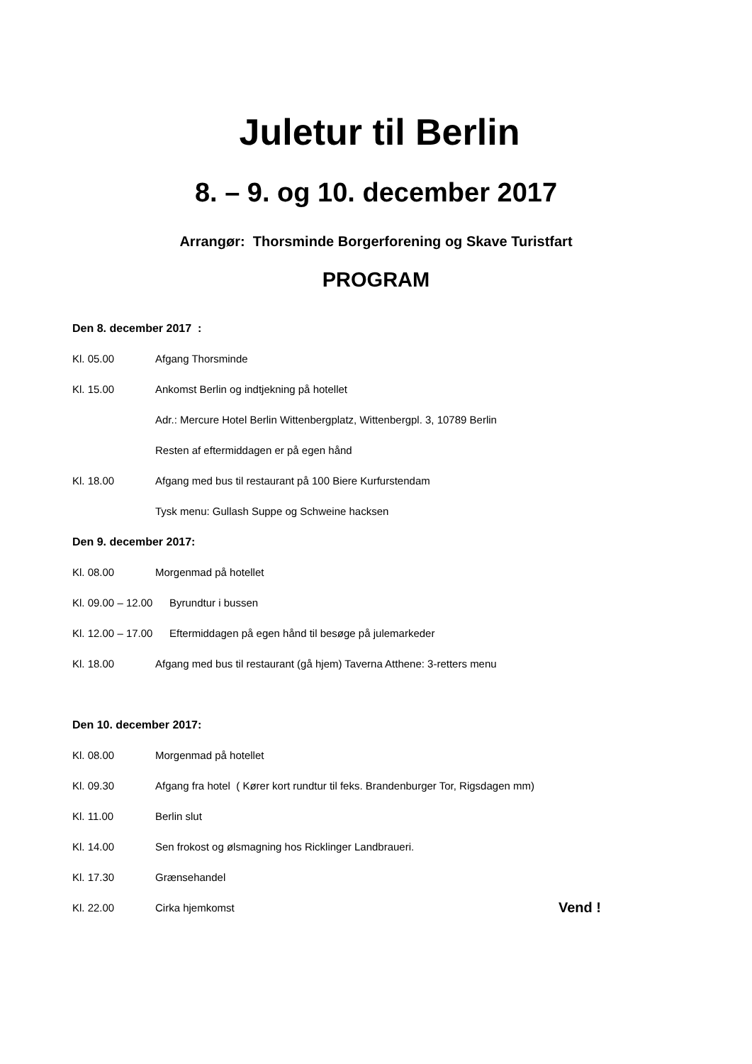Juletur til Berlin
8. – 9. og 10. december 2017
Arrangør: Thorsminde Borgerforening og Skave Turistfart
PROGRAM
Den 8. december 2017 :
Kl. 05.00 Afgang Thorsminde
Kl. 15.00 Ankomst Berlin og indtjekning på hotellet
Adr.: Mercure Hotel Berlin Wittenbergplatz, Wittenbergpl. 3, 10789 Berlin
Resten af eftermiddagen er på egen hånd
Kl. 18.00 Afgang med bus til restaurant på 100 Biere Kurfurstendam
Tysk menu: Gullash Suppe og Schweine hacksen
Den 9. december 2017:
Kl. 08.00 Morgenmad på hotellet
Kl. 09.00 – 12.00 Byrundtur i bussen
Kl. 12.00 – 17.00 Eftermiddagen på egen hånd til besøge på julemarkeder
Kl. 18.00 Afgang med bus til restaurant (gå hjem) Taverna Atthene: 3-retters menu
Den 10. december 2017:
Kl. 08.00 Morgenmad på hotellet
Kl. 09.30 Afgang fra hotel ( Kører kort rundtur til feks. Brandenburger Tor, Rigsdagen mm)
Kl. 11.00 Berlin slut
Kl. 14.00 Sen frokost og ølsmagning hos Ricklinger Landbraueri.
Kl. 17.30 Grænsehandel
Kl. 22.00 Cirka hjemkomst Vend !